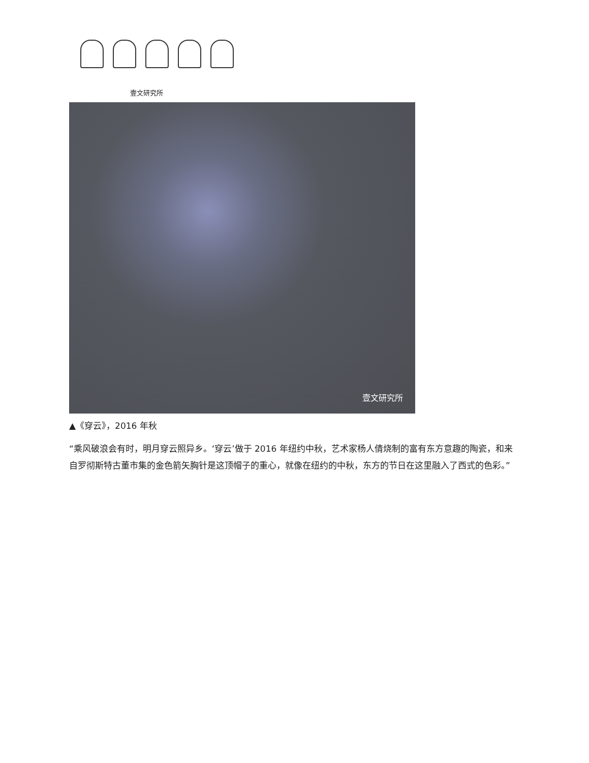壹文研究所
壹文研究所
▲《穿云》，2016 年秋
“乘风破浪会有时，明月穿云照异乡。‘穿云’做于 2016 年纽约中秋，艺术家杨人倩烧制的富有东方意趣的陶瓷，和来自罗彻斯特古董市集的金色箭矢胸针是这顶帽子的重心，就像在纽约的中秋，东方的节日在这里融入了西式的色彩。”